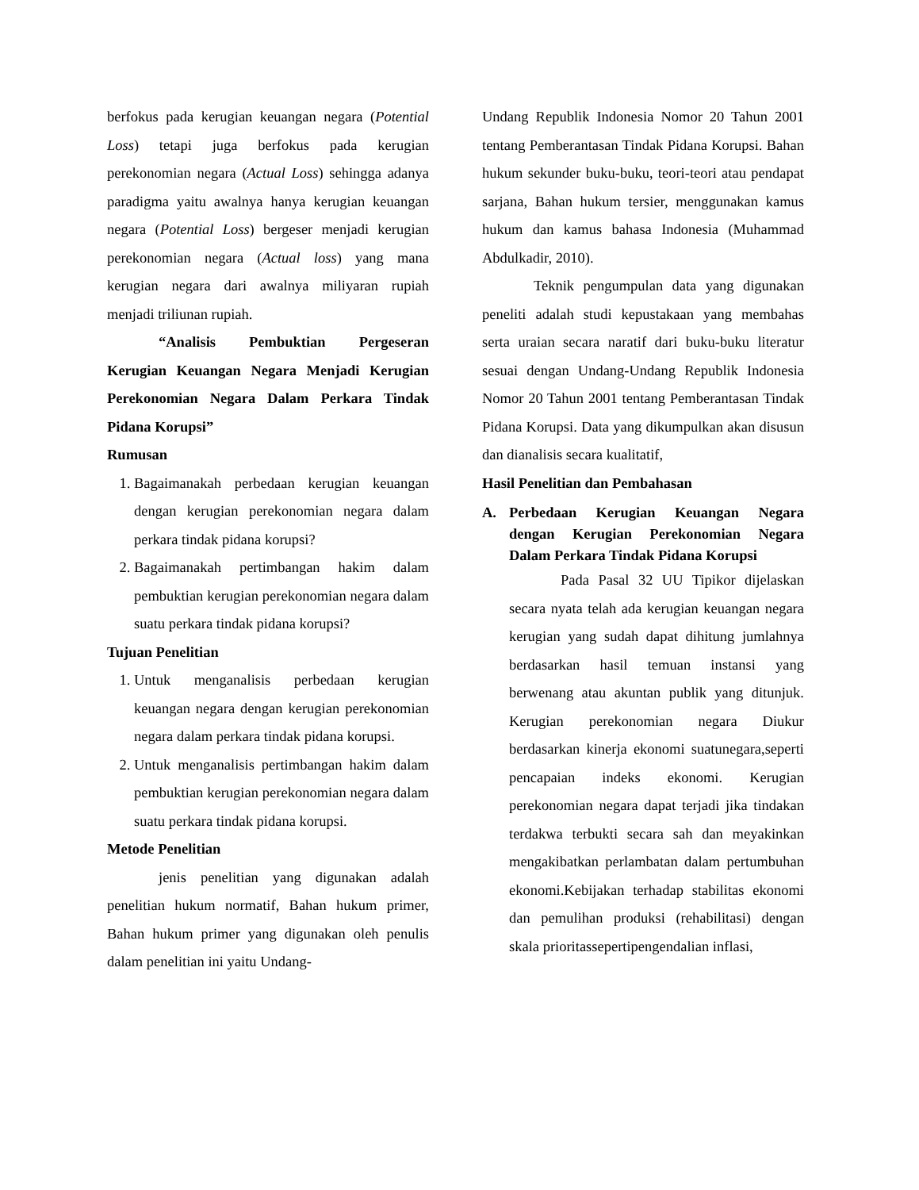berfokus pada kerugian keuangan negara (Potential Loss) tetapi juga berfokus pada kerugian perekonomian negara (Actual Loss) sehingga adanya paradigma yaitu awalnya hanya kerugian keuangan negara (Potential Loss) bergeser menjadi kerugian perekonomian negara (Actual loss) yang mana kerugian negara dari awalnya miliyaran rupiah menjadi triliunan rupiah.
“Analisis Pembuktian Pergeseran Kerugian Keuangan Negara Menjadi Kerugian Perekonomian Negara Dalam Perkara Tindak Pidana Korupsi”
Rumusan
1. Bagaimanakah perbedaan kerugian keuangan dengan kerugian perekonomian negara dalam perkara tindak pidana korupsi?
2. Bagaimanakah pertimbangan hakim dalam pembuktian kerugian perekonomian negara dalam suatu perkara tindak pidana korupsi?
Tujuan Penelitian
1. Untuk menganalisis perbedaan kerugian keuangan negara dengan kerugian perekonomian negara dalam perkara tindak pidana korupsi.
2. Untuk menganalisis pertimbangan hakim dalam pembuktian kerugian perekonomian negara dalam suatu perkara tindak pidana korupsi.
Metode Penelitian
jenis penelitian yang digunakan adalah penelitian hukum normatif, Bahan hukum primer, Bahan hukum primer yang digunakan oleh penulis dalam penelitian ini yaitu Undang-
Undang Republik Indonesia Nomor 20 Tahun 2001 tentang Pemberantasan Tindak Pidana Korupsi. Bahan hukum sekunder buku-buku, teori-teori atau pendapat sarjana, Bahan hukum tersier, menggunakan kamus hukum dan kamus bahasa Indonesia (Muhammad Abdulkadir, 2010).
Teknik pengumpulan data yang digunakan peneliti adalah studi kepustakaan yang membahas serta uraian secara naratif dari buku-buku literatur sesuai dengan Undang-Undang Republik Indonesia Nomor 20 Tahun 2001 tentang Pemberantasan Tindak Pidana Korupsi. Data yang dikumpulkan akan disusun dan dianalisis secara kualitatif,
Hasil Penelitian dan Pembahasan
A. Perbedaan Kerugian Keuangan Negara dengan Kerugian Perekonomian Negara Dalam Perkara Tindak Pidana Korupsi
Pada Pasal 32 UU Tipikor dijelaskan secara nyata telah ada kerugian keuangan negara kerugian yang sudah dapat dihitung jumlahnya berdasarkan hasil temuan instansi yang berwenang atau akuntan publik yang ditunjuk. Kerugian perekonomian negara Diukur berdasarkan kinerja ekonomi suatunegara,seperti pencapaian indeks ekonomi. Kerugian perekonomian negara dapat terjadi jika tindakan terdakwa terbukti secara sah dan meyakinkan mengakibatkan perlambatan dalam pertumbuhan ekonomi.Kebijakan terhadap stabilitas ekonomi dan pemulihan produksi (rehabilitasi) dengan skala prioritassepertipengendalian inflasi,